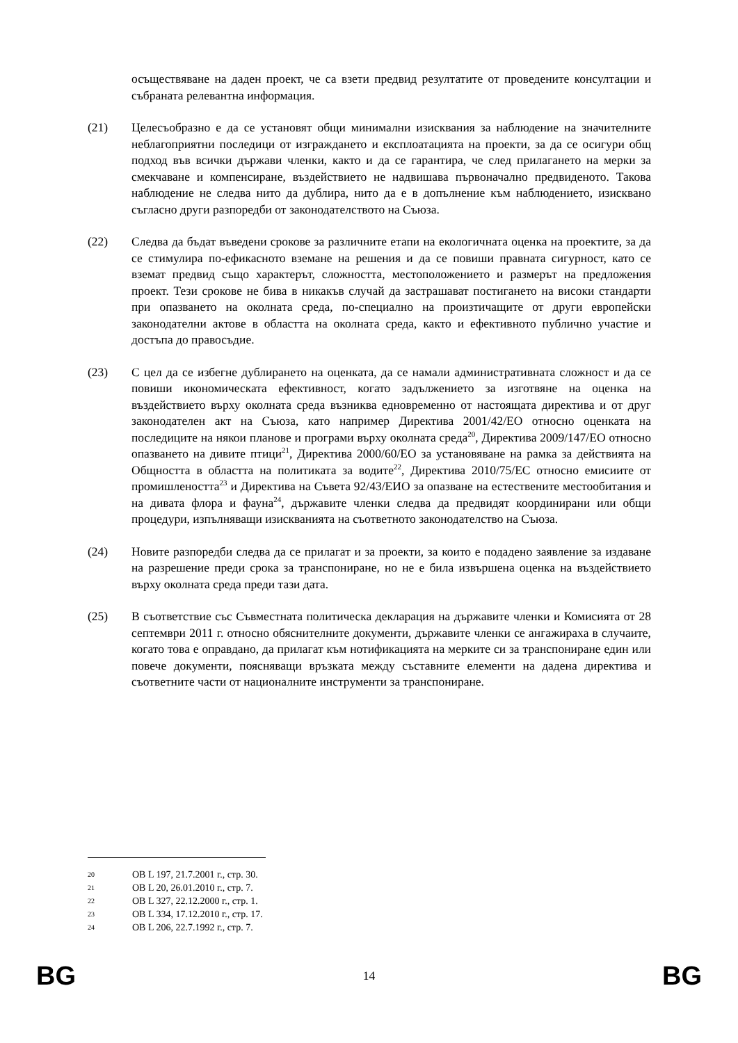осъществяване на даден проект, че са взети предвид резултатите от проведените консултации и събраната релевантна информация.
(21) Целесъобразно е да се установят общи минимални изисквания за наблюдение на значителните неблагоприятни последици от изграждането и експлоатацията на проекти, за да се осигури общ подход във всички държави членки, както и да се гарантира, че след прилагането на мерки за смекчаване и компенсиране, въздействието не надвишава първоначално предвиденото. Такова наблюдение не следва нито да дублира, нито да е в допълнение към наблюдението, изисквано съгласно други разпоредби от законодателството на Съюза.
(22) Следва да бъдат въведени срокове за различните етапи на екологичната оценка на проектите, за да се стимулира по-ефикасното вземане на решения и да се повиши правната сигурност, като се вземат предвид също характерът, сложността, местоположението и размерът на предложения проект. Тези срокове не бива в никакъв случай да застрашават постигането на високи стандарти при опазването на околната среда, по-специално на произтичащите от други европейски законодателни актове в областта на околната среда, както и ефективното публично участие и достъпа до правосъдие.
(23) С цел да се избегне дублирането на оценката, да се намали административната сложност и да се повиши икономическата ефективност, когато задължението за изготвяне на оценка на въздействието върху околната среда възниква едновременно от настоящата директива и от друг законодателен акт на Съюза, като например Директива 2001/42/ЕО относно оценката на последиците на някои планове и програми върху околната среда<sup>20</sup>, Директива 2009/147/ЕО относно опазването на дивите птици<sup>21</sup>, Директива 2000/60/ЕО за установяване на рамка за действията на Общността в областта на политиката за водите<sup>22</sup>, Директива 2010/75/ЕС относно емисиите от промишлеността<sup>23</sup> и Директива на Съвета 92/43/ЕИО за опазване на естествените местообитания и на дивата флора и фауна<sup>24</sup>, държавите членки следва да предвидят координирани или общи процедури, изпълняващи изискванията на съответното законодателство на Съюза.
(24) Новите разпоредби следва да се прилагат и за проекти, за които е подадено заявление за издаване на разрешение преди срока за транспониране, но не е била извършена оценка на въздействието върху околната среда преди тази дата.
(25) В съответствие със Съвместната политическа декларация на държавите членки и Комисията от 28 септември 2011 г. относно обяснителните документи, държавите членки се ангажираха в случаите, когато това е оправдано, да прилагат към нотификацията на мерките си за транспониране един или повече документи, поясняващи връзката между съставните елементи на дадена директива и съответните части от националните инструменти за транспониране.
20 ОВ L 197, 21.7.2001 г., стр. 30.
21 ОВ L 20, 26.01.2010 г., стр. 7.
22 ОВ L 327, 22.12.2000 г., стр. 1.
23 ОВ L 334, 17.12.2010 г., стр. 17.
24 ОВ L 206, 22.7.1992 г., стр. 7.
BG 14 BG